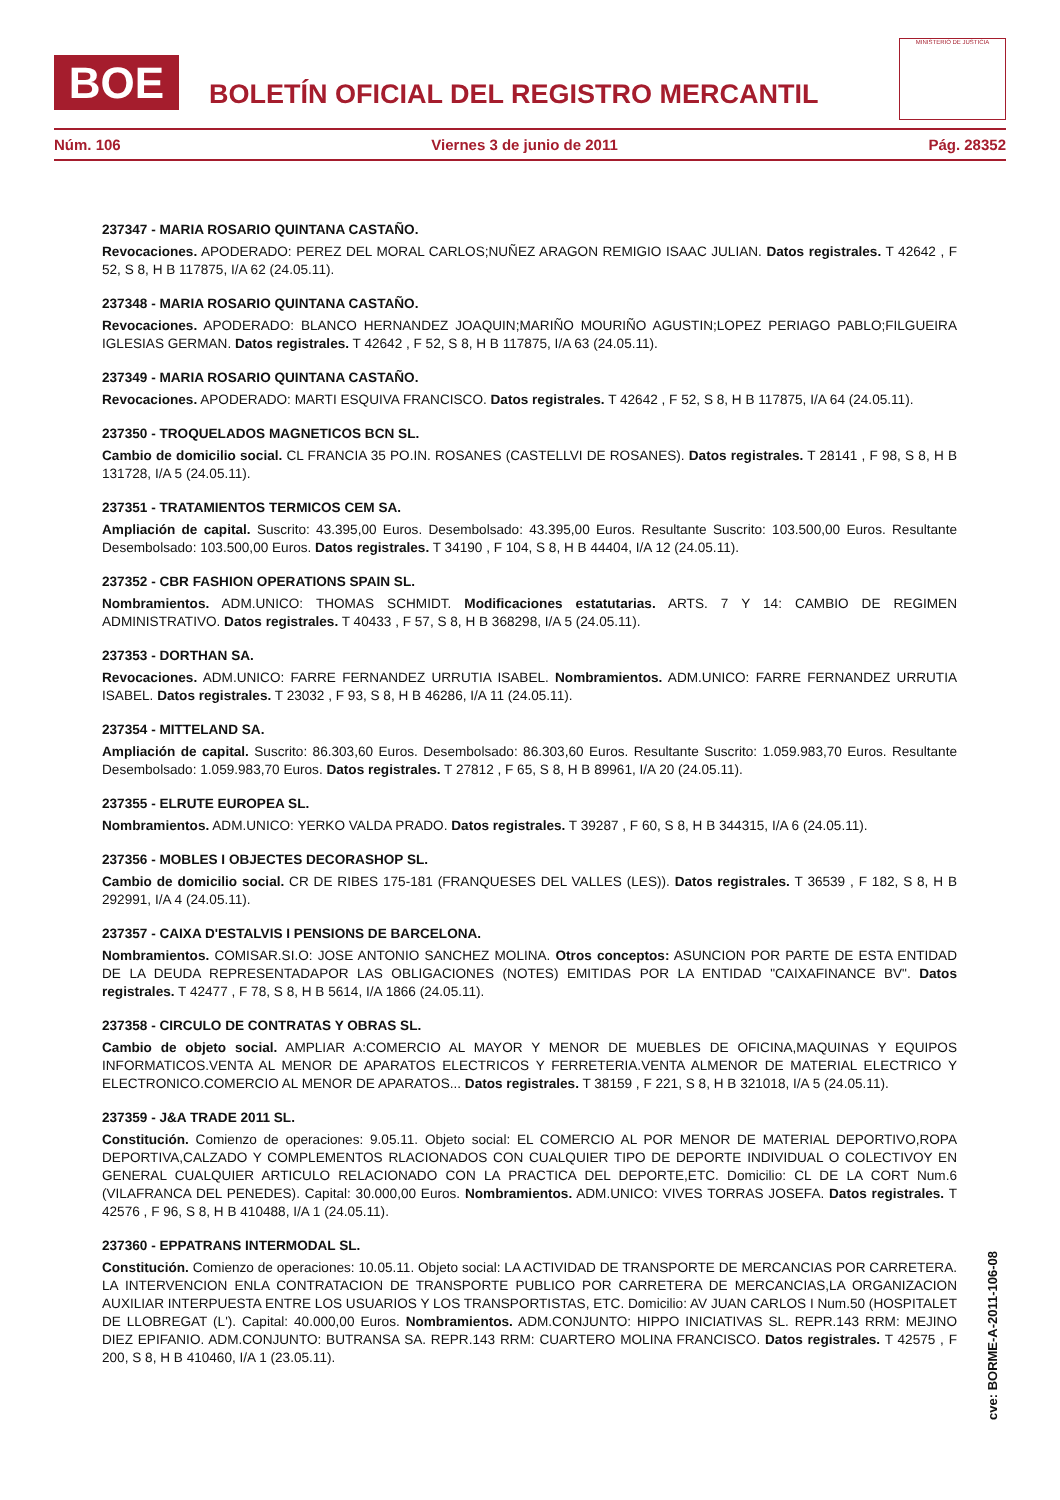BOE
BOLETÍN OFICIAL DEL REGISTRO MERCANTIL
MINISTERIO DE JUSTICIA
Núm. 106 Viernes 3 de junio de 2011 Pág. 28352
237347 - MARIA ROSARIO QUINTANA CASTAÑO.
Revocaciones. APODERADO: PEREZ DEL MORAL CARLOS;NUÑEZ ARAGON REMIGIO ISAAC JULIAN. Datos registrales. T 42642 , F 52, S 8, H B 117875, I/A 62 (24.05.11).
237348 - MARIA ROSARIO QUINTANA CASTAÑO.
Revocaciones. APODERADO: BLANCO HERNANDEZ JOAQUIN;MARIÑO MOURIÑO AGUSTIN;LOPEZ PERIAGO PABLO;FILGUEIRA IGLESIAS GERMAN. Datos registrales. T 42642 , F 52, S 8, H B 117875, I/A 63 (24.05.11).
237349 - MARIA ROSARIO QUINTANA CASTAÑO.
Revocaciones. APODERADO: MARTI ESQUIVA FRANCISCO. Datos registrales. T 42642 , F 52, S 8, H B 117875, I/A 64 (24.05.11).
237350 - TROQUELADOS MAGNETICOS BCN SL.
Cambio de domicilio social. CL FRANCIA 35 PO.IN. ROSANES (CASTELLVI DE ROSANES). Datos registrales. T 28141 , F 98, S 8, H B 131728, I/A 5 (24.05.11).
237351 - TRATAMIENTOS TERMICOS CEM SA.
Ampliación de capital. Suscrito: 43.395,00 Euros. Desembolsado: 43.395,00 Euros. Resultante Suscrito: 103.500,00 Euros. Resultante Desembolsado: 103.500,00 Euros. Datos registrales. T 34190 , F 104, S 8, H B 44404, I/A 12 (24.05.11).
237352 - CBR FASHION OPERATIONS SPAIN SL.
Nombramientos. ADM.UNICO: THOMAS SCHMIDT. Modificaciones estatutarias. ARTS. 7 Y 14: CAMBIO DE REGIMEN ADMINISTRATIVO. Datos registrales. T 40433 , F 57, S 8, H B 368298, I/A 5 (24.05.11).
237353 - DORTHAN SA.
Revocaciones. ADM.UNICO: FARRE FERNANDEZ URRUTIA ISABEL. Nombramientos. ADM.UNICO: FARRE FERNANDEZ URRUTIA ISABEL. Datos registrales. T 23032 , F 93, S 8, H B 46286, I/A 11 (24.05.11).
237354 - MITTELAND SA.
Ampliación de capital. Suscrito: 86.303,60 Euros. Desembolsado: 86.303,60 Euros. Resultante Suscrito: 1.059.983,70 Euros. Resultante Desembolsado: 1.059.983,70 Euros. Datos registrales. T 27812 , F 65, S 8, H B 89961, I/A 20 (24.05.11).
237355 - ELRUTE EUROPEA SL.
Nombramientos. ADM.UNICO: YERKO VALDA PRADO. Datos registrales. T 39287 , F 60, S 8, H B 344315, I/A 6 (24.05.11).
237356 - MOBLES I OBJECTES DECORASHOP SL.
Cambio de domicilio social. CR DE RIBES 175-181 (FRANQUESES DEL VALLES (LES)). Datos registrales. T 36539 , F 182, S 8, H B 292991, I/A 4 (24.05.11).
237357 - CAIXA D'ESTALVIS I PENSIONS DE BARCELONA.
Nombramientos. COMISAR.SI.O: JOSE ANTONIO SANCHEZ MOLINA. Otros conceptos: ASUNCION POR PARTE DE ESTA ENTIDAD DE LA DEUDA REPRESENTADAPOR LAS OBLIGACIONES (NOTES) EMITIDAS POR LA ENTIDAD "CAIXAFINANCE BV". Datos registrales. T 42477 , F 78, S 8, H B 5614, I/A 1866 (24.05.11).
237358 - CIRCULO DE CONTRATAS Y OBRAS SL.
Cambio de objeto social. AMPLIAR A:COMERCIO AL MAYOR Y MENOR DE MUEBLES DE OFICINA,MAQUINAS Y EQUIPOS INFORMATICOS.VENTA AL MENOR DE APARATOS ELECTRICOS Y FERRETERIA.VENTA ALMENOR DE MATERIAL ELECTRICO Y ELECTRONICO.COMERCIO AL MENOR DE APARATOS... Datos registrales. T 38159 , F 221, S 8, H B 321018, I/A 5 (24.05.11).
237359 - J&A TRADE 2011 SL.
Constitución. Comienzo de operaciones: 9.05.11. Objeto social: EL COMERCIO AL POR MENOR DE MATERIAL DEPORTIVO,ROPA DEPORTIVA,CALZADO Y COMPLEMENTOS RLACIONADOS CON CUALQUIER TIPO DE DEPORTE INDIVIDUAL O COLECTIVOY EN GENERAL CUALQUIER ARTICULO RELACIONADO CON LA PRACTICA DEL DEPORTE,ETC. Domicilio: CL DE LA CORT Num.6 (VILAFRANCA DEL PENEDES). Capital: 30.000,00 Euros. Nombramientos. ADM.UNICO: VIVES TORRAS JOSEFA. Datos registrales. T 42576 , F 96, S 8, H B 410488, I/A 1 (24.05.11).
237360 - EPPATRANS INTERMODAL SL.
Constitución. Comienzo de operaciones: 10.05.11. Objeto social: LA ACTIVIDAD DE TRANSPORTE DE MERCANCIAS POR CARRETERA. LA INTERVENCION ENLA CONTRATACION DE TRANSPORTE PUBLICO POR CARRETERA DE MERCANCIAS,LA ORGANIZACION AUXILIAR INTERPUESTA ENTRE LOS USUARIOS Y LOS TRANSPORTISTAS, ETC. Domicilio: AV JUAN CARLOS I Num.50 (HOSPITALET DE LLOBREGAT (L'). Capital: 40.000,00 Euros. Nombramientos. ADM.CONJUNTO: HIPPO INICIATIVAS SL. REPR.143 RRM: MEJINO DIEZ EPIFANIO. ADM.CONJUNTO: BUTRANSA SA. REPR.143 RRM: CUARTERO MOLINA FRANCISCO. Datos registrales. T 42575 , F 200, S 8, H B 410460, I/A 1 (23.05.11).
cve: BORME-A-2011-106-08